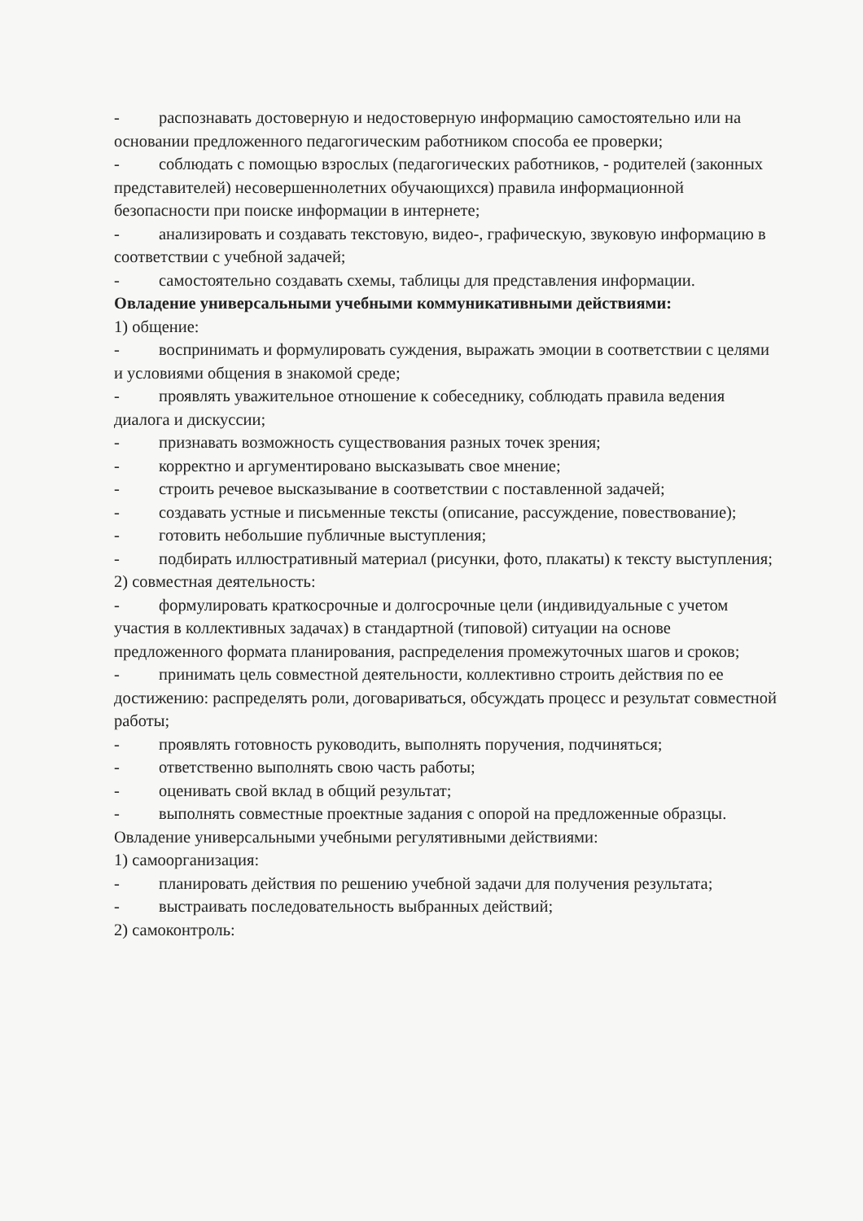- распознавать достоверную и недостоверную информацию самостоятельно или на основании предложенного педагогическим работником способа ее проверки;
- соблюдать с помощью взрослых (педагогических работников, - родителей (законных представителей) несовершеннолетних обучающихся) правила информационной безопасности при поиске информации в интернете;
- анализировать и создавать текстовую, видео-, графическую, звуковую информацию в соответствии с учебной задачей;
- самостоятельно создавать схемы, таблицы для представления информации.
Овладение универсальными учебными коммуникативными действиями:
1) общение:
- воспринимать и формулировать суждения, выражать эмоции в соответствии с целями и условиями общения в знакомой среде;
- проявлять уважительное отношение к собеседнику, соблюдать правила ведения диалога и дискуссии;
- признавать возможность существования разных точек зрения;
- корректно и аргументировано высказывать свое мнение;
- строить речевое высказывание в соответствии с поставленной задачей;
- создавать устные и письменные тексты (описание, рассуждение, повествование);
- готовить небольшие публичные выступления;
- подбирать иллюстративный материал (рисунки, фото, плакаты) к тексту выступления;
2) совместная деятельность:
- формулировать краткосрочные и долгосрочные цели (индивидуальные с учетом участия в коллективных задачах) в стандартной (типовой) ситуации на основе предложенного формата планирования, распределения промежуточных шагов и сроков;
- принимать цель совместной деятельности, коллективно строить действия по ее достижению: распределять роли, договариваться, обсуждать процесс и результат совместной работы;
- проявлять готовность руководить, выполнять поручения, подчиняться;
- ответственно выполнять свою часть работы;
- оценивать свой вклад в общий результат;
- выполнять совместные проектные задания с опорой на предложенные образцы.
Овладение универсальными учебными регулятивными действиями:
1) самоорганизация:
- планировать действия по решению учебной задачи для получения результата;
- выстраивать последовательность выбранных действий;
2) самоконтроль: